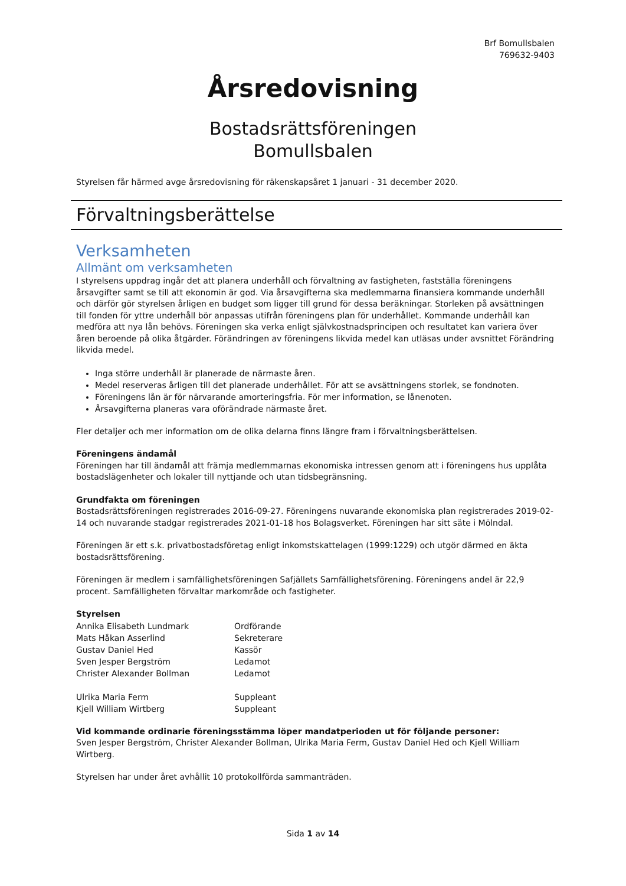Brf Bomullsbalen
769632-9403
Årsredovisning
Bostadsrättsföreningen
Bomullsbalen
Styrelsen får härmed avge årsredovisning för räkenskapsåret 1 januari - 31 december 2020.
Förvaltningsberättelse
Verksamheten
Allmänt om verksamheten
I styrelsens uppdrag ingår det att planera underhåll och förvaltning av fastigheten, fastställa föreningens årsavgifter samt se till att ekonomin är god. Via årsavgifterna ska medlemmarna finansiera kommande underhåll och därför gör styrelsen årligen en budget som ligger till grund för dessa beräkningar. Storleken på avsättningen till fonden för yttre underhåll bör anpassas utifrån föreningens plan för underhållet. Kommande underhåll kan medföra att nya lån behövs. Föreningen ska verka enligt självkostnadsprincipen och resultatet kan variera över åren beroende på olika åtgärder. Förändringen av föreningens likvida medel kan utläsas under avsnittet Förändring likvida medel.
Inga större underhåll är planerade de närmaste åren.
Medel reserveras årligen till det planerade underhållet. För att se avsättningens storlek, se fondnoten.
Föreningens lån är för närvarande amorteringsfria. För mer information, se lånenoten.
Årsavgifterna planeras vara oförändrade närmaste året.
Fler detaljer och mer information om de olika delarna finns längre fram i förvaltningsberättelsen.
Föreningens ändamål
Föreningen har till ändamål att främja medlemmarnas ekonomiska intressen genom att i föreningens hus upplåta bostadslägenheter och lokaler till nyttjande och utan tidsbegränsning.
Grundfakta om föreningen
Bostadsrättsföreningen registrerades 2016-09-27. Föreningens nuvarande ekonomiska plan registrerades 2019-02-14 och nuvarande stadgar registrerades 2021-01-18 hos Bolagsverket. Föreningen har sitt säte i Mölndal.
Föreningen är ett s.k. privatbostadsföretag enligt inkomstskattelagen (1999:1229) och utgör därmed en äkta bostadsrättsförening.
Föreningen är medlem i samfällighetsföreningen Safjällets Samfällighetsförening. Föreningens andel är 22,9 procent. Samfälligheten förvaltar markområde och fastigheter.
Styrelsen
| Annika Elisabeth Lundmark | Ordförande |
| Mats Håkan Asserlind | Sekreterare |
| Gustav Daniel Hed | Kassör |
| Sven Jesper Bergström | Ledamot |
| Christer Alexander Bollman | Ledamot |
| Ulrika Maria Ferm | Suppleant |
| Kjell William Wirtberg | Suppleant |
Vid kommande ordinarie föreningsstämma löper mandatperioden ut för följande personer:
Sven Jesper Bergström, Christer Alexander Bollman, Ulrika Maria Ferm, Gustav Daniel Hed och Kjell William Wirtberg.
Styrelsen har under året avhållit 10 protokollförda sammanträden.
Sida 1 av 14